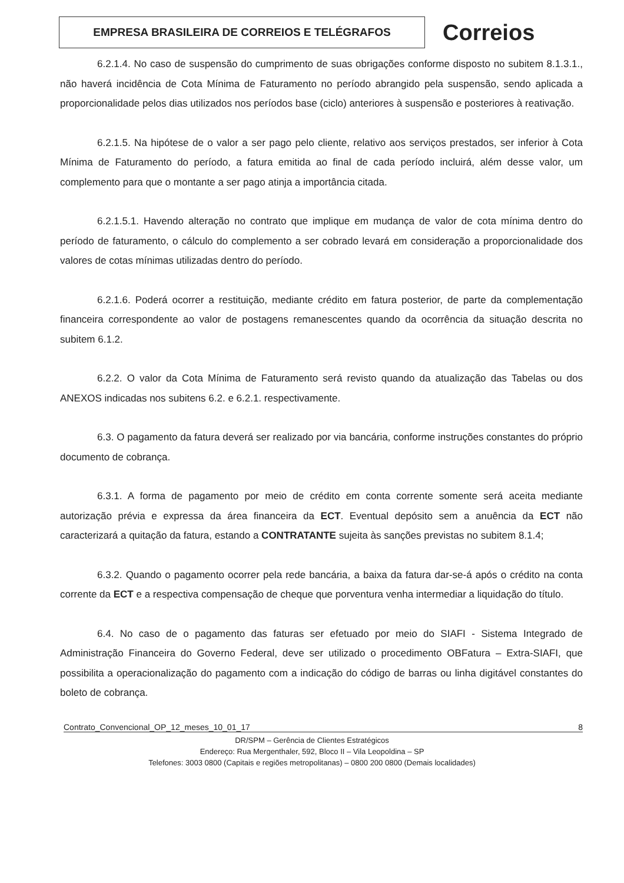EMPRESA BRASILEIRA DE CORREIOS E TELÉGRAFOS
Correios
6.2.1.4. No caso de suspensão do cumprimento de suas obrigações conforme disposto no subitem 8.1.3.1., não haverá incidência de Cota Mínima de Faturamento no período abrangido pela suspensão, sendo aplicada a proporcionalidade pelos dias utilizados nos períodos base (ciclo) anteriores à suspensão e posteriores à reativação.
6.2.1.5. Na hipótese de o valor a ser pago pelo cliente, relativo aos serviços prestados, ser inferior à Cota Mínima de Faturamento do período, a fatura emitida ao final de cada período incluirá, além desse valor, um complemento para que o montante a ser pago atinja a importância citada.
6.2.1.5.1. Havendo alteração no contrato que implique em mudança de valor de cota mínima dentro do período de faturamento, o cálculo do complemento a ser cobrado levará em consideração a proporcionalidade dos valores de cotas mínimas utilizadas dentro do período.
6.2.1.6. Poderá ocorrer a restituição, mediante crédito em fatura posterior, de parte da complementação financeira correspondente ao valor de postagens remanescentes quando da ocorrência da situação descrita no subitem 6.1.2.
6.2.2. O valor da Cota Mínima de Faturamento será revisto quando da atualização das Tabelas ou dos ANEXOS indicadas nos subitens 6.2. e 6.2.1. respectivamente.
6.3. O pagamento da fatura deverá ser realizado por via bancária, conforme instruções constantes do próprio documento de cobrança.
6.3.1. A forma de pagamento por meio de crédito em conta corrente somente será aceita mediante autorização prévia e expressa da área financeira da ECT. Eventual depósito sem a anuência da ECT não caracterizará a quitação da fatura, estando a CONTRATANTE sujeita às sanções previstas no subitem 8.1.4;
6.3.2. Quando o pagamento ocorrer pela rede bancária, a baixa da fatura dar-se-á após o crédito na conta corrente da ECT e a respectiva compensação de cheque que porventura venha intermediar a liquidação do título.
6.4. No caso de o pagamento das faturas ser efetuado por meio do SIAFI - Sistema Integrado de Administração Financeira do Governo Federal, deve ser utilizado o procedimento OBFatura – Extra-SIAFI, que possibilita a operacionalização do pagamento com a indicação do código de barras ou linha digitável constantes do boleto de cobrança.
Contrato_Convencional_OP_12_meses_10_01_17 8
DR/SPM – Gerência de Clientes Estratégicos
Endereço: Rua Mergenthaler, 592, Bloco II – Vila Leopoldina – SP
Telefones: 3003 0800 (Capitais e regiões metropolitanas) – 0800 200 0800 (Demais localidades)